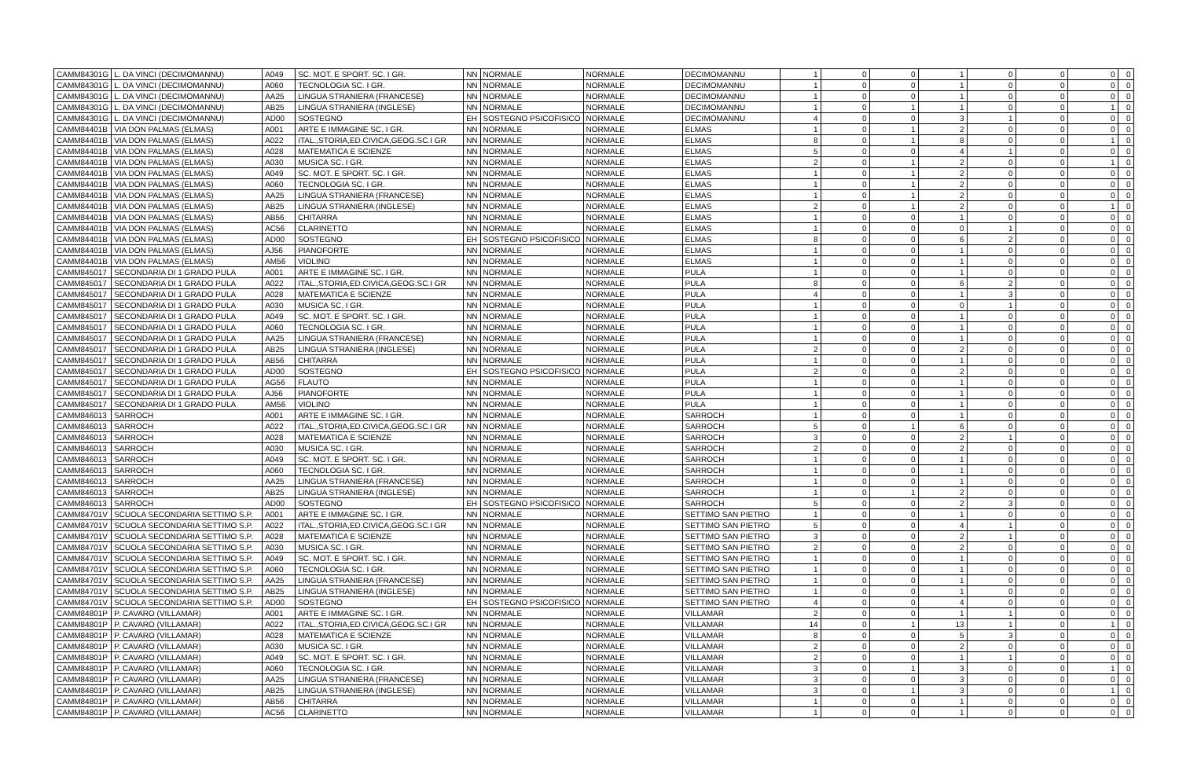| CAMM84301G | L. DA VINCI (DECIMOMANNU) | A049 | SC. MOT. E SPORT. SC. I GR. | NN | NORMALE | NORMALE | DECIMOMANNU | 1 | 0 | 0 | 1 | 0 | 0 | 0 | 0 |
| CAMM84301G | L. DA VINCI (DECIMOMANNU) | A060 | TECNOLOGIA SC. I GR. | NN | NORMALE | NORMALE | DECIMOMANNU | 1 | 0 | 0 | 1 | 0 | 0 | 0 | 0 |
| CAMM84301G | L. DA VINCI (DECIMOMANNU) | AA25 | LINGUA STRANIERA (FRANCESE) | NN | NORMALE | NORMALE | DECIMOMANNU | 1 | 0 | 0 | 1 | 0 | 0 | 0 | 0 |
| CAMM84301G | L. DA VINCI (DECIMOMANNU) | AB25 | LINGUA STRANIERA (INGLESE) | NN | NORMALE | NORMALE | DECIMOMANNU | 1 | 0 | 1 | 1 | 0 | 0 | 1 | 0 |
| CAMM84301G | L. DA VINCI (DECIMOMANNU) | AD00 | SOSTEGNO | EH | SOSTEGNO PSICOFISICO | NORMALE | DECIMOMANNU | 4 | 0 | 0 | 3 | 1 | 0 | 0 | 0 |
| CAMM84401B | VIA DON PALMAS (ELMAS) | A001 | ARTE E IMMAGINE SC. I GR. | NN | NORMALE | NORMALE | ELMAS | 1 | 0 | 1 | 2 | 0 | 0 | 0 | 0 |
| CAMM84401B | VIA DON PALMAS (ELMAS) | A022 | ITAL.,STORIA,ED.CIVICA,GEOG.SC.I GR | NN | NORMALE | NORMALE | ELMAS | 8 | 0 | 1 | 8 | 0 | 0 | 1 | 0 |
| CAMM84401B | VIA DON PALMAS (ELMAS) | A028 | MATEMATICA E SCIENZE | NN | NORMALE | NORMALE | ELMAS | 5 | 0 | 0 | 4 | 1 | 0 | 0 | 0 |
| CAMM84401B | VIA DON PALMAS (ELMAS) | A030 | MUSICA SC. I GR. | NN | NORMALE | NORMALE | ELMAS | 2 | 0 | 1 | 2 | 0 | 0 | 1 | 0 |
| CAMM84401B | VIA DON PALMAS (ELMAS) | A049 | SC. MOT. E SPORT. SC. I GR. | NN | NORMALE | NORMALE | ELMAS | 1 | 0 | 1 | 2 | 0 | 0 | 0 | 0 |
| CAMM84401B | VIA DON PALMAS (ELMAS) | A060 | TECNOLOGIA SC. I GR. | NN | NORMALE | NORMALE | ELMAS | 1 | 0 | 1 | 2 | 0 | 0 | 0 | 0 |
| CAMM84401B | VIA DON PALMAS (ELMAS) | AA25 | LINGUA STRANIERA (FRANCESE) | NN | NORMALE | NORMALE | ELMAS | 1 | 0 | 1 | 2 | 0 | 0 | 0 | 0 |
| CAMM84401B | VIA DON PALMAS (ELMAS) | AB25 | LINGUA STRANIERA (INGLESE) | NN | NORMALE | NORMALE | ELMAS | 2 | 0 | 1 | 2 | 0 | 0 | 1 | 0 |
| CAMM84401B | VIA DON PALMAS (ELMAS) | AB56 | CHITARRA | NN | NORMALE | NORMALE | ELMAS | 1 | 0 | 0 | 1 | 0 | 0 | 0 | 0 |
| CAMM84401B | VIA DON PALMAS (ELMAS) | AC56 | CLARINETTO | NN | NORMALE | NORMALE | ELMAS | 1 | 0 | 0 | 0 | 1 | 0 | 0 | 0 |
| CAMM84401B | VIA DON PALMAS (ELMAS) | AD00 | SOSTEGNO | EH | SOSTEGNO PSICOFISICO | NORMALE | ELMAS | 8 | 0 | 0 | 6 | 2 | 0 | 0 | 0 |
| CAMM84401B | VIA DON PALMAS (ELMAS) | AJ56 | PIANOFORTE | NN | NORMALE | NORMALE | ELMAS | 1 | 0 | 0 | 1 | 0 | 0 | 0 | 0 |
| CAMM84401B | VIA DON PALMAS (ELMAS) | AM56 | VIOLINO | NN | NORMALE | NORMALE | ELMAS | 1 | 0 | 0 | 1 | 0 | 0 | 0 | 0 |
| CAMM845017 | SECONDARIA DI 1 GRADO PULA | A001 | ARTE E IMMAGINE SC. I GR. | NN | NORMALE | NORMALE | PULA | 1 | 0 | 0 | 1 | 0 | 0 | 0 | 0 |
| CAMM845017 | SECONDARIA DI 1 GRADO PULA | A022 | ITAL.,STORIA,ED.CIVICA,GEOG.SC.I GR | NN | NORMALE | NORMALE | PULA | 8 | 0 | 0 | 6 | 2 | 0 | 0 | 0 |
| CAMM845017 | SECONDARIA DI 1 GRADO PULA | A028 | MATEMATICA E SCIENZE | NN | NORMALE | NORMALE | PULA | 4 | 0 | 0 | 1 | 3 | 0 | 0 | 0 |
| CAMM845017 | SECONDARIA DI 1 GRADO PULA | A030 | MUSICA SC. I GR. | NN | NORMALE | NORMALE | PULA | 1 | 0 | 0 | 0 | 1 | 0 | 0 | 0 |
| CAMM845017 | SECONDARIA DI 1 GRADO PULA | A049 | SC. MOT. E SPORT. SC. I GR. | NN | NORMALE | NORMALE | PULA | 1 | 0 | 0 | 1 | 0 | 0 | 0 | 0 |
| CAMM845017 | SECONDARIA DI 1 GRADO PULA | A060 | TECNOLOGIA SC. I GR. | NN | NORMALE | NORMALE | PULA | 1 | 0 | 0 | 1 | 0 | 0 | 0 | 0 |
| CAMM845017 | SECONDARIA DI 1 GRADO PULA | AA25 | LINGUA STRANIERA (FRANCESE) | NN | NORMALE | NORMALE | PULA | 1 | 0 | 0 | 1 | 0 | 0 | 0 | 0 |
| CAMM845017 | SECONDARIA DI 1 GRADO PULA | AB25 | LINGUA STRANIERA (INGLESE) | NN | NORMALE | NORMALE | PULA | 2 | 0 | 0 | 2 | 0 | 0 | 0 | 0 |
| CAMM845017 | SECONDARIA DI 1 GRADO PULA | AB56 | CHITARRA | NN | NORMALE | NORMALE | PULA | 1 | 0 | 0 | 1 | 0 | 0 | 0 | 0 |
| CAMM845017 | SECONDARIA DI 1 GRADO PULA | AD00 | SOSTEGNO | EH | SOSTEGNO PSICOFISICO | NORMALE | PULA | 2 | 0 | 0 | 2 | 0 | 0 | 0 | 0 |
| CAMM845017 | SECONDARIA DI 1 GRADO PULA | AG56 | FLAUTO | NN | NORMALE | NORMALE | PULA | 1 | 0 | 0 | 1 | 0 | 0 | 0 | 0 |
| CAMM845017 | SECONDARIA DI 1 GRADO PULA | AJ56 | PIANOFORTE | NN | NORMALE | NORMALE | PULA | 1 | 0 | 0 | 1 | 0 | 0 | 0 | 0 |
| CAMM845017 | SECONDARIA DI 1 GRADO PULA | AM56 | VIOLINO | NN | NORMALE | NORMALE | PULA | 1 | 0 | 0 | 1 | 0 | 0 | 0 | 0 |
| CAMM846013 | SARROCH | A001 | ARTE E IMMAGINE SC. I GR. | NN | NORMALE | NORMALE | SARROCH | 1 | 0 | 0 | 1 | 0 | 0 | 0 | 0 |
| CAMM846013 | SARROCH | A022 | ITAL.,STORIA,ED.CIVICA,GEOG.SC.I GR | NN | NORMALE | NORMALE | SARROCH | 5 | 0 | 1 | 6 | 0 | 0 | 0 | 0 |
| CAMM846013 | SARROCH | A028 | MATEMATICA E SCIENZE | NN | NORMALE | NORMALE | SARROCH | 3 | 0 | 0 | 2 | 1 | 0 | 0 | 0 |
| CAMM846013 | SARROCH | A030 | MUSICA SC. I GR. | NN | NORMALE | NORMALE | SARROCH | 2 | 0 | 0 | 2 | 0 | 0 | 0 | 0 |
| CAMM846013 | SARROCH | A049 | SC. MOT. E SPORT. SC. I GR. | NN | NORMALE | NORMALE | SARROCH | 1 | 0 | 0 | 1 | 0 | 0 | 0 | 0 |
| CAMM846013 | SARROCH | A060 | TECNOLOGIA SC. I GR. | NN | NORMALE | NORMALE | SARROCH | 1 | 0 | 0 | 1 | 0 | 0 | 0 | 0 |
| CAMM846013 | SARROCH | AA25 | LINGUA STRANIERA (FRANCESE) | NN | NORMALE | NORMALE | SARROCH | 1 | 0 | 0 | 1 | 0 | 0 | 0 | 0 |
| CAMM846013 | SARROCH | AB25 | LINGUA STRANIERA (INGLESE) | NN | NORMALE | NORMALE | SARROCH | 1 | 0 | 1 | 2 | 0 | 0 | 0 | 0 |
| CAMM846013 | SARROCH | AD00 | SOSTEGNO | EH | SOSTEGNO PSICOFISICO | NORMALE | SARROCH | 5 | 0 | 0 | 2 | 3 | 0 | 0 | 0 |
| CAMM84701V | SCUOLA SECONDARIA SETTIMO S.P. | A001 | ARTE E IMMAGINE SC. I GR. | NN | NORMALE | NORMALE | SETTIMO SAN PIETRO | 1 | 0 | 0 | 1 | 0 | 0 | 0 | 0 |
| CAMM84701V | SCUOLA SECONDARIA SETTIMO S.P. | A022 | ITAL.,STORIA,ED.CIVICA,GEOG.SC.I GR | NN | NORMALE | NORMALE | SETTIMO SAN PIETRO | 5 | 0 | 0 | 4 | 1 | 0 | 0 | 0 |
| CAMM84701V | SCUOLA SECONDARIA SETTIMO S.P. | A028 | MATEMATICA E SCIENZE | NN | NORMALE | NORMALE | SETTIMO SAN PIETRO | 3 | 0 | 0 | 2 | 1 | 0 | 0 | 0 |
| CAMM84701V | SCUOLA SECONDARIA SETTIMO S.P. | A030 | MUSICA SC. I GR. | NN | NORMALE | NORMALE | SETTIMO SAN PIETRO | 2 | 0 | 0 | 2 | 0 | 0 | 0 | 0 |
| CAMM84701V | SCUOLA SECONDARIA SETTIMO S.P. | A049 | SC. MOT. E SPORT. SC. I GR. | NN | NORMALE | NORMALE | SETTIMO SAN PIETRO | 1 | 0 | 0 | 1 | 0 | 0 | 0 | 0 |
| CAMM84701V | SCUOLA SECONDARIA SETTIMO S.P. | A060 | TECNOLOGIA SC. I GR. | NN | NORMALE | NORMALE | SETTIMO SAN PIETRO | 1 | 0 | 0 | 1 | 0 | 0 | 0 | 0 |
| CAMM84701V | SCUOLA SECONDARIA SETTIMO S.P. | AA25 | LINGUA STRANIERA (FRANCESE) | NN | NORMALE | NORMALE | SETTIMO SAN PIETRO | 1 | 0 | 0 | 1 | 0 | 0 | 0 | 0 |
| CAMM84701V | SCUOLA SECONDARIA SETTIMO S.P. | AB25 | LINGUA STRANIERA (INGLESE) | NN | NORMALE | NORMALE | SETTIMO SAN PIETRO | 1 | 0 | 0 | 1 | 0 | 0 | 0 | 0 |
| CAMM84701V | SCUOLA SECONDARIA SETTIMO S.P. | AD00 | SOSTEGNO | EH | SOSTEGNO PSICOFISICO | NORMALE | SETTIMO SAN PIETRO | 4 | 0 | 0 | 4 | 0 | 0 | 0 | 0 |
| CAMM84801P | P. CAVARO (VILLAMAR) | A001 | ARTE E IMMAGINE SC. I GR. | NN | NORMALE | NORMALE | VILLAMAR | 2 | 0 | 0 | 1 | 1 | 0 | 0 | 0 |
| CAMM84801P | P. CAVARO (VILLAMAR) | A022 | ITAL.,STORIA,ED.CIVICA,GEOG.SC.I GR | NN | NORMALE | NORMALE | VILLAMAR | 14 | 0 | 1 | 13 | 1 | 0 | 1 | 0 |
| CAMM84801P | P. CAVARO (VILLAMAR) | A028 | MATEMATICA E SCIENZE | NN | NORMALE | NORMALE | VILLAMAR | 8 | 0 | 0 | 5 | 3 | 0 | 0 | 0 |
| CAMM84801P | P. CAVARO (VILLAMAR) | A030 | MUSICA SC. I GR. | NN | NORMALE | NORMALE | VILLAMAR | 2 | 0 | 0 | 2 | 0 | 0 | 0 | 0 |
| CAMM84801P | P. CAVARO (VILLAMAR) | A049 | SC. MOT. E SPORT. SC. I GR. | NN | NORMALE | NORMALE | VILLAMAR | 2 | 0 | 0 | 1 | 1 | 0 | 0 | 0 |
| CAMM84801P | P. CAVARO (VILLAMAR) | A060 | TECNOLOGIA SC. I GR. | NN | NORMALE | NORMALE | VILLAMAR | 3 | 0 | 1 | 3 | 0 | 0 | 1 | 0 |
| CAMM84801P | P. CAVARO (VILLAMAR) | AA25 | LINGUA STRANIERA (FRANCESE) | NN | NORMALE | NORMALE | VILLAMAR | 3 | 0 | 0 | 3 | 0 | 0 | 0 | 0 |
| CAMM84801P | P. CAVARO (VILLAMAR) | AB25 | LINGUA STRANIERA (INGLESE) | NN | NORMALE | NORMALE | VILLAMAR | 3 | 0 | 1 | 3 | 0 | 0 | 1 | 0 |
| CAMM84801P | P. CAVARO (VILLAMAR) | AB56 | CHITARRA | NN | NORMALE | NORMALE | VILLAMAR | 1 | 0 | 0 | 1 | 0 | 0 | 0 | 0 |
| CAMM84801P | P. CAVARO (VILLAMAR) | AC56 | CLARINETTO | NN | NORMALE | NORMALE | VILLAMAR | 1 | 0 | 0 | 1 | 0 | 0 | 0 | 0 |